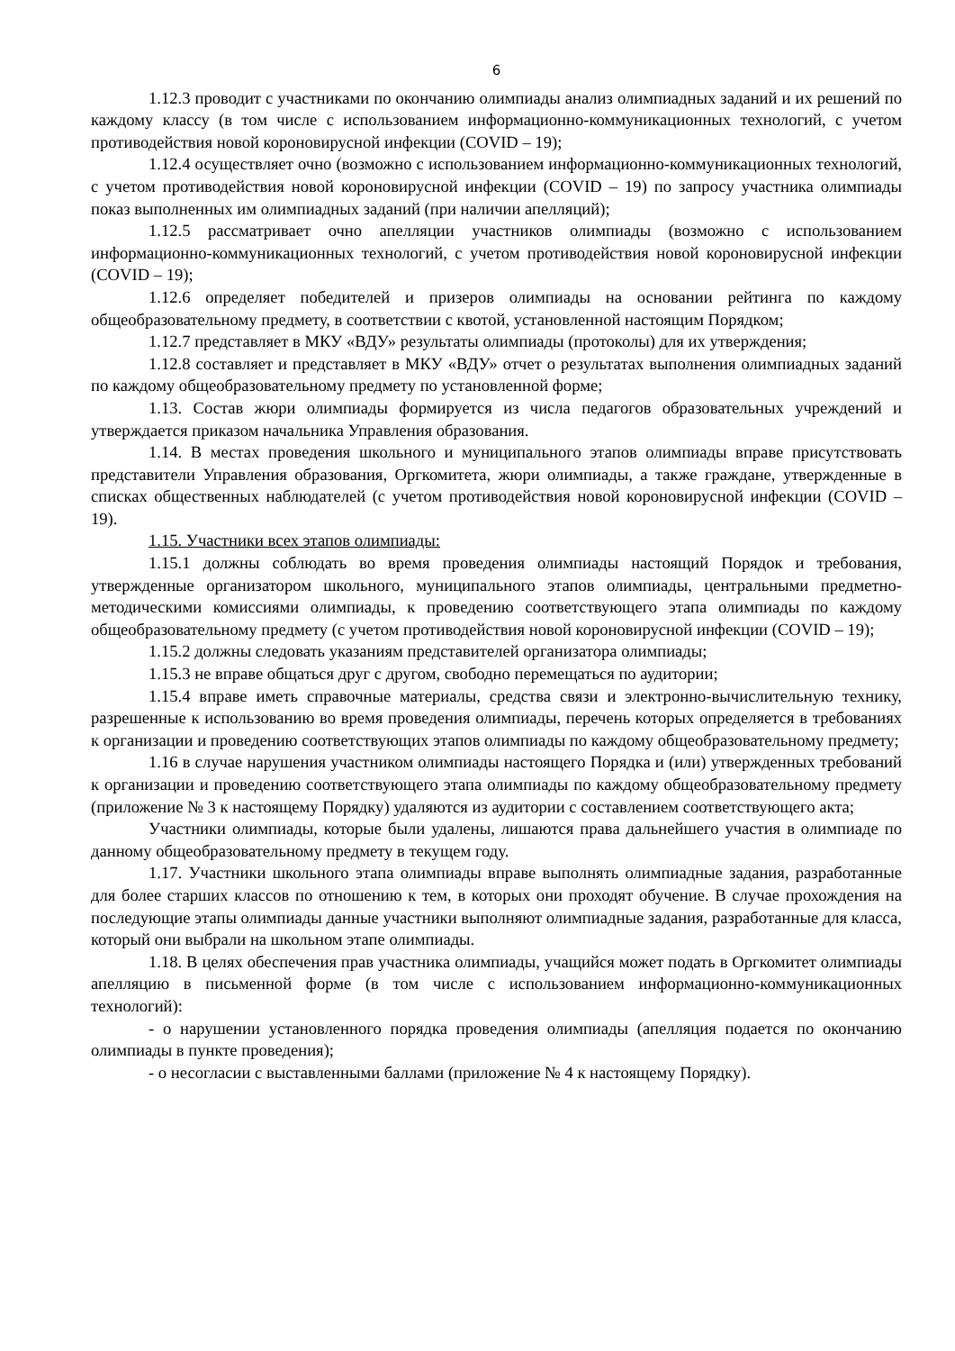6
1.12.3 проводит с участниками по окончанию олимпиады анализ олимпиадных заданий и их решений по каждому классу (в том числе с использованием информационно-коммуникационных технологий, с учетом противодействия новой короновирусной инфекции (COVID – 19);
1.12.4 осуществляет очно (возможно с использованием информационно-коммуникационных технологий, с учетом противодействия новой короновирусной инфекции (COVID – 19) по запросу участника олимпиады показ выполненных им олимпиадных заданий (при наличии апелляций);
1.12.5 рассматривает очно апелляции участников олимпиады (возможно с использованием информационно-коммуникационных технологий, с учетом противодействия новой короновирусной инфекции (COVID – 19);
1.12.6 определяет победителей и призеров олимпиады на основании рейтинга по каждому общеобразовательному предмету, в соответствии с квотой, установленной настоящим Порядком;
1.12.7 представляет в МКУ «ВДУ» результаты олимпиады (протоколы) для их утверждения;
1.12.8 составляет и представляет в МКУ «ВДУ» отчет о результатах выполнения олимпиадных заданий по каждому общеобразовательному предмету по установленной форме;
1.13. Состав жюри олимпиады формируется из числа педагогов образовательных учреждений и утверждается приказом начальника Управления образования.
1.14. В местах проведения школьного и муниципального этапов олимпиады вправе присутствовать представители Управления образования, Оргкомитета, жюри олимпиады, а также граждане, утвержденные в списках общественных наблюдателей (с учетом противодействия новой короновирусной инфекции (COVID – 19).
1.15. Участники всех этапов олимпиады:
1.15.1 должны соблюдать во время проведения олимпиады настоящий Порядок и требования, утвержденные организатором школьного, муниципального этапов олимпиады, центральными предметно-методическими комиссиями олимпиады, к проведению соответствующего этапа олимпиады по каждому общеобразовательному предмету (с учетом противодействия новой короновирусной инфекции (COVID – 19);
1.15.2 должны следовать указаниям представителей организатора олимпиады;
1.15.3 не вправе общаться друг с другом, свободно перемещаться по аудитории;
1.15.4 вправе иметь справочные материалы, средства связи и электронно-вычислительную технику, разрешенные к использованию во время проведения олимпиады, перечень которых определяется в требованиях к организации и проведению соответствующих этапов олимпиады по каждому общеобразовательному предмету;
1.16 в случае нарушения участником олимпиады настоящего Порядка и (или) утвержденных требований к организации и проведению соответствующего этапа олимпиады по каждому общеобразовательному предмету (приложение № 3 к настоящему Порядку) удаляются из аудитории с составлением соответствующего акта;
Участники олимпиады, которые были удалены, лишаются права дальнейшего участия в олимпиаде по данному общеобразовательному предмету в текущем году.
1.17. Участники школьного этапа олимпиады вправе выполнять олимпиадные задания, разработанные для более старших классов по отношению к тем, в которых они проходят обучение. В случае прохождения на последующие этапы олимпиады данные участники выполняют олимпиадные задания, разработанные для класса, который они выбрали на школьном этапе олимпиады.
1.18. В целях обеспечения прав участника олимпиады, учащийся может подать в Оргкомитет олимпиады апелляцию в письменной форме (в том числе с использованием информационно-коммуникационных технологий):
- о нарушении установленного порядка проведения олимпиады (апелляция подается по окончанию олимпиады в пункте проведения);
- о несогласии с выставленными баллами (приложение № 4 к настоящему Порядку).